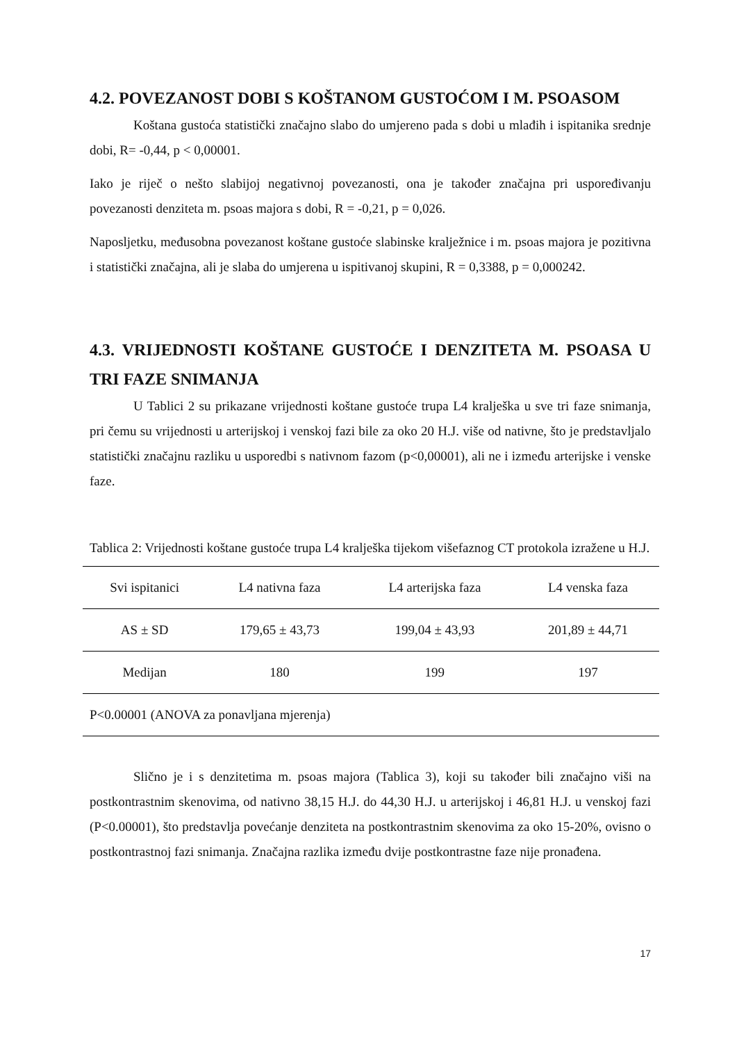4.2. POVEZANOST DOBI S KOŠTANOM GUSTOĆOM I M. PSOASOM
Koštana gustoća statistički značajno slabo do umjereno pada s dobi u mlađih i ispitanika srednje dobi, R= -0,44, p < 0,00001.
Iako je riječ o nešto slabijoj negativnoj povezanosti, ona je također značajna pri uspoređivanju povezanosti denziteta m. psoas majora s dobi, R = -0,21, p = 0,026.
Naposljetku, međusobna povezanost koštane gustoće slabinske kralježnice i m. psoas majora je pozitivna i statistički značajna, ali je slaba do umjerena u ispitivanoj skupini, R = 0,3388, p = 0,000242.
4.3. VRIJEDNOSTI KOŠTANE GUSTOĆE I DENZITETA M. PSOASA U TRI FAZE SNIMANJA
U Tablici 2 su prikazane vrijednosti koštane gustoće trupa L4 kralješka u sve tri faze snimanja, pri čemu su vrijednosti u arterijskoj i venskoj fazi bile za oko 20 H.J. više od nativne, što je predstavljalo statistički značajnu razliku u usporedbi s nativnom fazom (p<0,00001), ali ne i između arterijske i venske faze.
Tablica 2: Vrijednosti koštane gustoće trupa L4 kralješka tijekom višefaznog CT protokola izražene u H.J.
| Svi ispitanici | L4 nativna faza | L4 arterijska faza | L4 venska faza |
| --- | --- | --- | --- |
| AS ± SD | 179,65 ± 43,73 | 199,04 ± 43,93 | 201,89 ± 44,71 |
| Medijan | 180 | 199 | 197 |
| P<0.00001 (ANOVA za ponavljana mjerenja) | | | |
Slično je i s denzitetima m. psoas majora (Tablica 3), koji su također bili značajno viši na postkontrastnim skenovima, od nativno 38,15 H.J. do 44,30 H.J. u arterijskoj i 46,81 H.J. u venskoj fazi (P<0.00001), što predstavlja povećanje denziteta na postkontrastnim skenovima za oko 15-20%, ovisno o postkontrastnoj fazi snimanja. Značajna razlika između dvije postkontrastne faze nije pronađena.
17